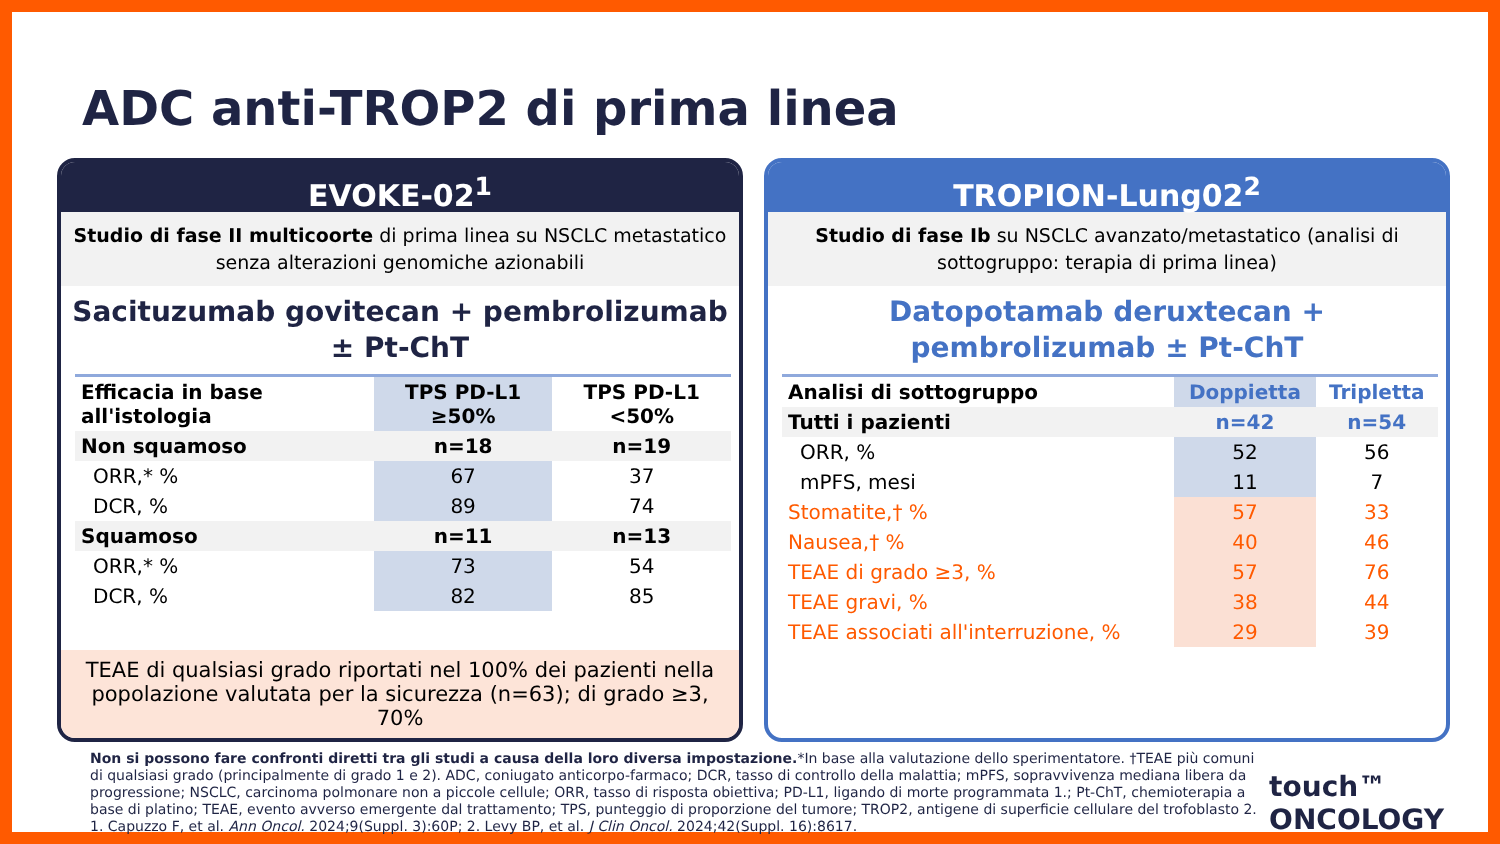ADC anti-TROP2 di prima linea
EVOKE-02<sup>1</sup>
Studio di fase II multicoorte di prima linea su NSCLC metastatico senza alterazioni genomiche azionabili
Sacituzumab govitecan + pembrolizumab ± Pt-ChT
| Efficacia in base all'istologia | TPS PD-L1 ≥50% | TPS PD-L1 <50% |
| --- | --- | --- |
| Non squamoso | n=18 | n=19 |
| ORR,* % | 67 | 37 |
| DCR, % | 89 | 74 |
| Squamoso | n=11 | n=13 |
| ORR,* % | 73 | 54 |
| DCR, % | 82 | 85 |
TEAE di qualsiasi grado riportati nel 100% dei pazienti nella popolazione valutata per la sicurezza (n=63); di grado ≥3, 70%
TROPION-Lung02<sup>2</sup>
Studio di fase Ib su NSCLC avanzato/metastatico (analisi di sottogruppo: terapia di prima linea)
Datopotamab deruxtecan + pembrolizumab ± Pt-ChT
| Analisi di sottogruppo | Doppietta | Tripletta |
| --- | --- | --- |
| Tutti i pazienti | n=42 | n=54 |
| ORR, % | 52 | 56 |
| mPFS, mesi | 11 | 7 |
| Stomatite,† % | 57 | 33 |
| Nausea,† % | 40 | 46 |
| TEAE di grado ≥3, % | 57 | 76 |
| TEAE gravi, % | 38 | 44 |
| TEAE associati all'interruzione, % | 29 | 39 |
Non si possono fare confronti diretti tra gli studi a causa della loro diversa impostazione.*In base alla valutazione dello sperimentatore. †TEAE più comuni di qualsiasi grado (principalmente di grado 1 e 2). ADC, coniugato anticorpo-farmaco; DCR, tasso di controllo della malattia; mPFS, sopravvivenza mediana libera da progressione; NSCLC, carcinoma polmonare non a piccole cellule; ORR, tasso di risposta obiettiva; PD-L1, ligando di morte programmata 1.; Pt-ChT, chemioterapia a base di platino; TEAE, evento avverso emergente dal trattamento; TPS, punteggio di proporzione del tumore; TROP2, antigene di superficie cellulare del trofoblasto 2. 1. Capuzzo F, et al. Ann Oncol. 2024;9(Suppl. 3):60P; 2. Levy BP, et al. J Clin Oncol. 2024;42(Suppl. 16):8617.
touch™
ONCOLOGY